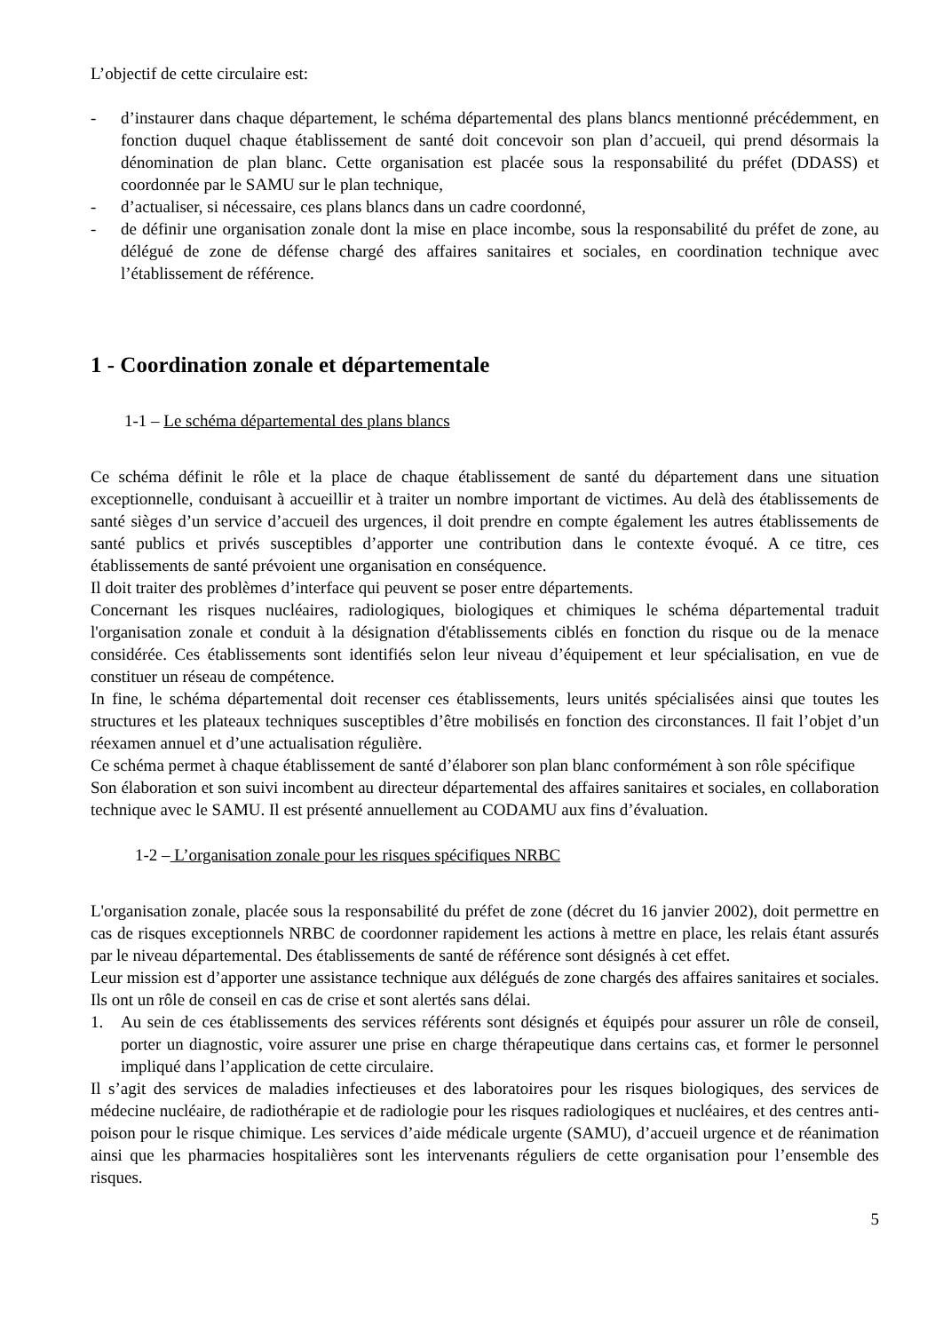L’objectif de cette circulaire est:
- d’instaurer dans chaque département, le schéma départemental des plans blancs mentionné précédemment, en fonction duquel chaque établissement de santé doit concevoir son plan d’accueil, qui prend désormais la dénomination de plan blanc. Cette organisation est placée sous la responsabilité du préfet (DDASS) et coordonnée par le SAMU sur le plan technique,
- d’actualiser, si nécessaire, ces plans blancs dans un cadre coordonné,
- de définir une organisation zonale dont la mise en place incombe, sous la responsabilité du préfet de zone, au délégué de zone de défense chargé des affaires sanitaires et sociales, en coordination technique avec l’établissement de référence.
1 - Coordination zonale et départementale
1-1 – Le schéma départemental des plans blancs
Ce schéma définit le rôle et la place de chaque établissement de santé du département dans une situation exceptionnelle, conduisant à accueillir et à traiter un nombre important de victimes. Au delà des établissements de santé sièges d’un service d’accueil des urgences, il doit prendre en compte également les autres établissements de santé publics et privés susceptibles d’apporter une contribution dans le contexte évoqué. A ce titre, ces établissements de santé prévoient une organisation en conséquence.
Il doit traiter des problèmes d’interface qui peuvent se poser entre départements.
Concernant les risques nucléaires, radiologiques, biologiques et chimiques le schéma départemental traduit l'organisation zonale et conduit à la désignation d'établissements ciblés en fonction du risque ou de la menace considérée. Ces établissements sont identifiés selon leur niveau d’équipement et leur spécialisation, en vue de constituer un réseau de compétence.
In fine, le schéma départemental doit recenser ces établissements, leurs unités spécialisées ainsi que toutes les structures et les plateaux techniques susceptibles d’être mobilisés en fonction des circonstances. Il fait l’objet d’un réexamen annuel et d’une actualisation régulière.
Ce schéma permet à chaque établissement de santé d’élaborer son plan blanc conformément à son rôle spécifique
Son élaboration et son suivi incombent au directeur départemental des affaires sanitaires et sociales, en collaboration technique avec le SAMU. Il est présenté annuellement au CODAMU aux fins d’évaluation.
1-2 – L’organisation zonale pour les risques spécifiques NRBC
L'organisation zonale, placée sous la responsabilité du préfet de zone (décret du 16 janvier 2002), doit permettre en cas de risques exceptionnels NRBC de coordonner rapidement les actions à mettre en place, les relais étant assurés par le niveau départemental. Des établissements de santé de référence sont désignés à cet effet.
Leur mission est d’apporter une assistance technique aux délégués de zone chargés des affaires sanitaires et sociales. Ils ont un rôle de conseil en cas de crise et sont alertés sans délai.
1. Au sein de ces établissements des services référents sont désignés et équipés pour assurer un rôle de conseil, porter un diagnostic, voire assurer une prise en charge thérapeutique dans certains cas, et former le personnel impliqué dans l’application de cette circulaire.
Il s’agit des services de maladies infectieuses et des laboratoires pour les risques biologiques, des services de médecine nucléaire, de radiothérapie et de radiologie pour les risques radiologiques et nucléaires, et des centres anti-poison pour le risque chimique. Les services d’aide médicale urgente (SAMU), d’accueil urgence et de réanimation ainsi que les pharmacies hospitalières sont les intervenants réguliers de cette organisation pour l’ensemble des risques.
5